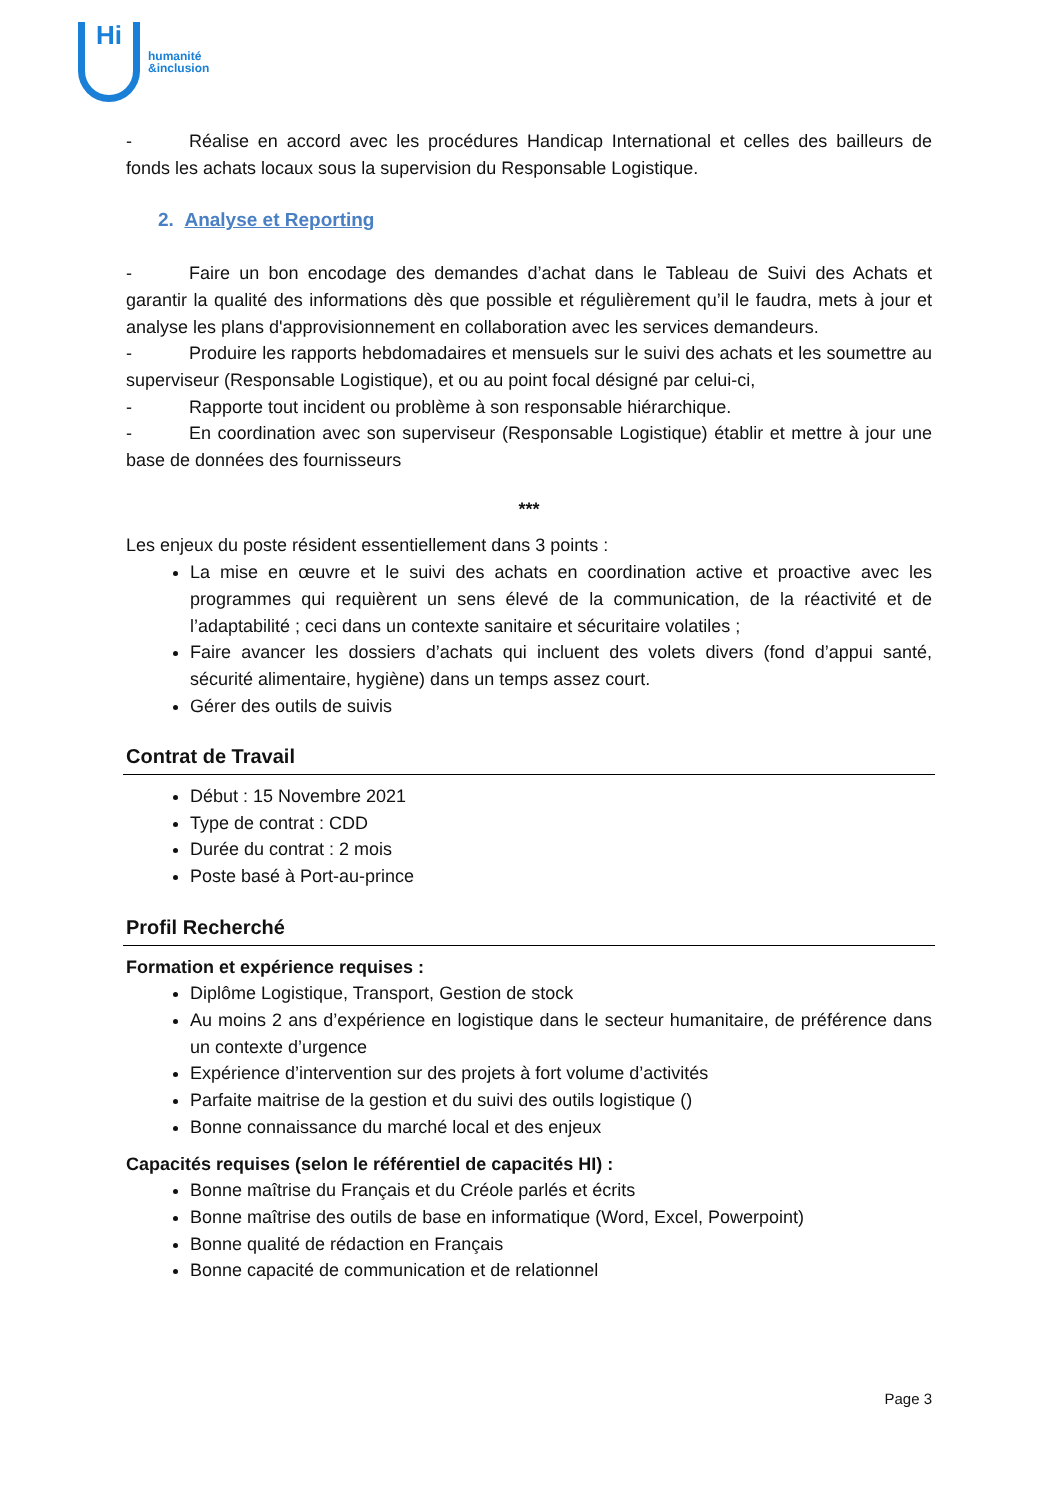Hi
humanité
&inclusion
- Réalise en accord avec les procédures Handicap International et celles des bailleurs de fonds les achats locaux sous la supervision du Responsable Logistique.
2. Analyse et Reporting
- Faire un bon encodage des demandes d’achat dans le Tableau de Suivi des Achats et garantir la qualité des informations dès que possible et régulièrement qu’il le faudra, mets à jour et analyse les plans d'approvisionnement en collaboration avec les services demandeurs.
- Produire les rapports hebdomadaires et mensuels sur le suivi des achats et les soumettre au superviseur (Responsable Logistique), et ou au point focal désigné par celui-ci,
- Rapporte tout incident ou problème à son responsable hiérarchique.
- En coordination avec son superviseur (Responsable Logistique) établir et mettre à jour une base de données des fournisseurs
***
Les enjeux du poste résident essentiellement dans 3 points :
La mise en œuvre et le suivi des achats en coordination active et proactive avec les programmes qui requièrent un sens élevé de la communication, de la réactivité et de l’adaptabilité ; ceci dans un contexte sanitaire et sécuritaire volatiles ;
Faire avancer les dossiers d’achats qui incluent des volets divers (fond d’appui santé, sécurité alimentaire, hygiène) dans un temps assez court.
Gérer des outils de suivis
Contrat de Travail
Début : 15 Novembre 2021
Type de contrat : CDD
Durée du contrat : 2 mois
Poste basé à Port-au-prince
Profil Recherché
Formation et expérience requises :
Diplôme Logistique, Transport, Gestion de stock
Au moins 2 ans d’expérience en logistique dans le secteur humanitaire, de préférence dans un contexte d’urgence
Expérience d’intervention sur des projets à fort volume d’activités
Parfaite maitrise de la gestion et du suivi des outils logistique ()
Bonne connaissance du marché local et des enjeux
Capacités requises (selon le référentiel de capacités HI) :
Bonne maîtrise du Français et du Créole parlés et écrits
Bonne maîtrise des outils de base en informatique (Word, Excel, Powerpoint)
Bonne qualité de rédaction en Français
Bonne capacité de communication et de relationnel
Page 3